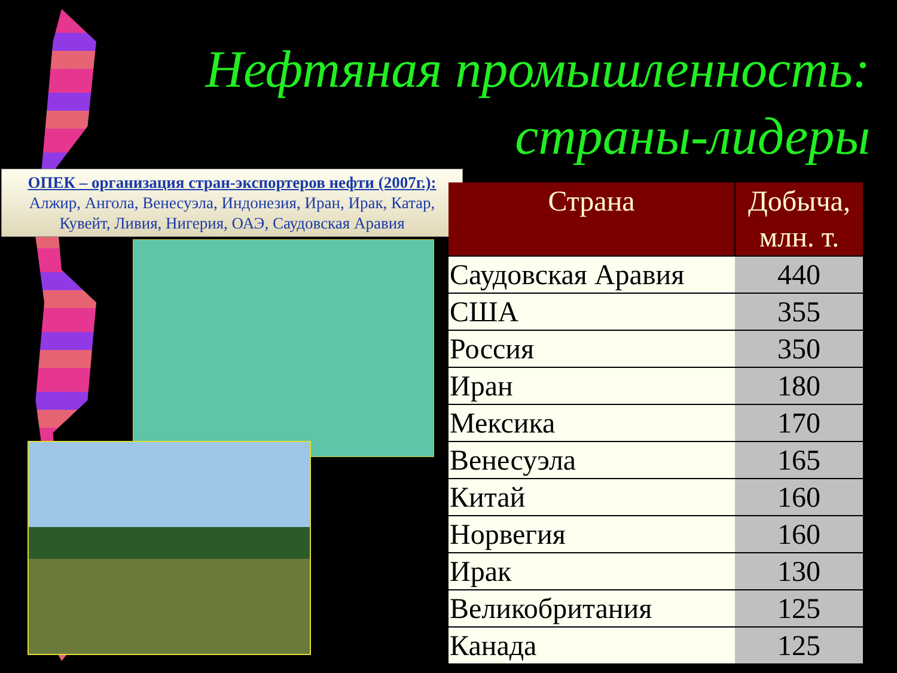Нефтяная промышленность:
страны-лидеры
ОПЕК – организация стран-экспортеров нефти (2007г.):
Алжир, Ангола, Венесуэла, Индонезия, Иран, Ирак, Катар,
Кувейт, Ливия, Нигерия, ОАЭ, Саудовская Аравия
| Страна | Добыча, млн. т. |
| --- | --- |
| Саудовская Аравия | 440 |
| США | 355 |
| Россия | 350 |
| Иран | 180 |
| Мексика | 170 |
| Венесуэла | 165 |
| Китай | 160 |
| Норвегия | 160 |
| Ирак | 130 |
| Великобритания | 125 |
| Канада | 125 |